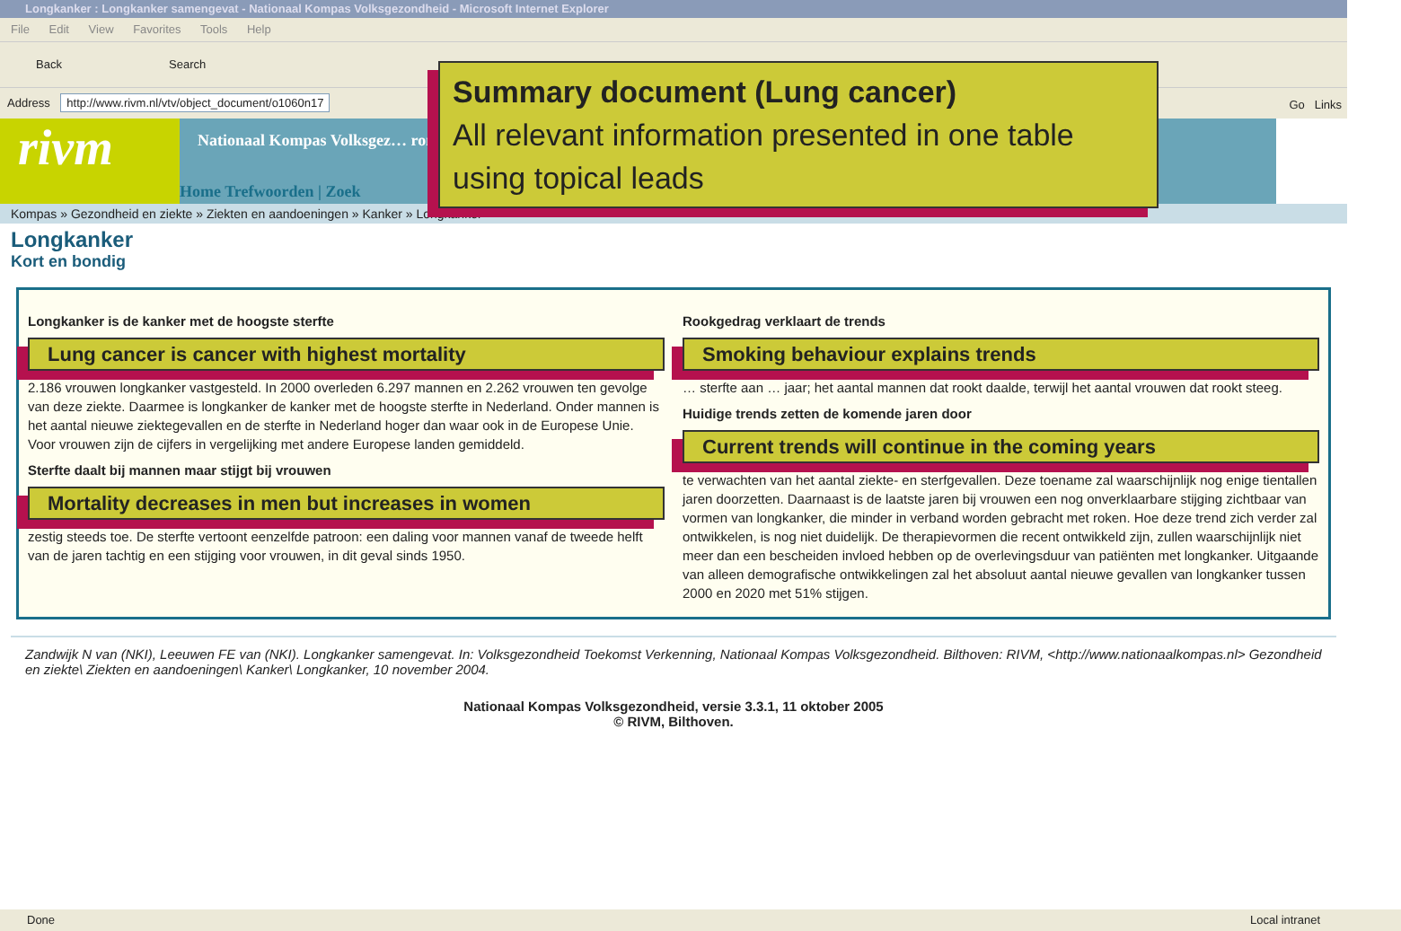Longkanker : Longkanker samengevat - Nationaal Kompas Volksgezondheid - Microsoft Internet Explorer
File Edit View Favorites Tools Help
Back Search
Address http://www.rivm.nl/vtv/object_document/o1060n17 Go Links
rivm
Nationaal Kompas Volksgez… ronnen
Home Trefwoorden | Zoek
Kompas » Gezondheid en ziekte » Ziekten en aandoeningen » Kanker » Longkanker
Longkanker
Kort en bondig
Summary document (Lung cancer)
All relevant information presented in one table using topical leads
Longkanker is de kanker met de hoogste sterfte
Lung cancer is cancer with highest mortality
2.186 vrouwen longkanker vastgesteld. In 2000 overleden 6.297 mannen en 2.262 vrouwen ten gevolge van deze ziekte. Daarmee is longkanker de kanker met de hoogste sterfte in Nederland. Onder mannen is het aantal nieuwe ziektegevallen en de sterfte in Nederland hoger dan waar ook in de Europese Unie. Voor vrouwen zijn de cijfers in vergelijking met andere Europese landen gemiddeld.
Sterfte daalt bij mannen maar stijgt bij vrouwen
Mortality decreases in men but increases in women
zestig steeds toe. De sterfte vertoont eenzelfde patroon: een daling voor mannen vanaf de tweede helft van de jaren tachtig en een stijging voor vrouwen, in dit geval sinds 1950.
Rookgedrag verklaart de trends
Smoking behaviour explains trends
… sterfte aan … jaar; het aantal mannen dat rookt daalde, terwijl het aantal vrouwen dat rookt steeg.
Huidige trends zetten de komende jaren door
Current trends will continue in the coming years
te verwachten van het aantal ziekte- en sterfgevallen. Deze toename zal waarschijnlijk nog enige tientallen jaren doorzetten. Daarnaast is de laatste jaren bij vrouwen een nog onverklaarbare stijging zichtbaar van vormen van longkanker, die minder in verband worden gebracht met roken. Hoe deze trend zich verder zal ontwikkelen, is nog niet duidelijk. De therapievormen die recent ontwikkeld zijn, zullen waarschijnlijk niet meer dan een bescheiden invloed hebben op de overlevingsduur van patiënten met longkanker. Uitgaande van alleen demografische ontwikkelingen zal het absoluut aantal nieuwe gevallen van longkanker tussen 2000 en 2020 met 51% stijgen.
Zandwijk N van (NKI), Leeuwen FE van (NKI). Longkanker samengevat. In: Volksgezondheid Toekomst Verkenning, Nationaal Kompas Volksgezondheid. Bilthoven: RIVM, <http://www.nationaalkompas.nl> Gezondheid en ziekte\ Ziekten en aandoeningen\ Kanker\ Longkanker, 10 november 2004.
Nationaal Kompas Volksgezondheid, versie 3.3.1, 11 oktober 2005
© RIVM, Bilthoven.
Done Local intranet